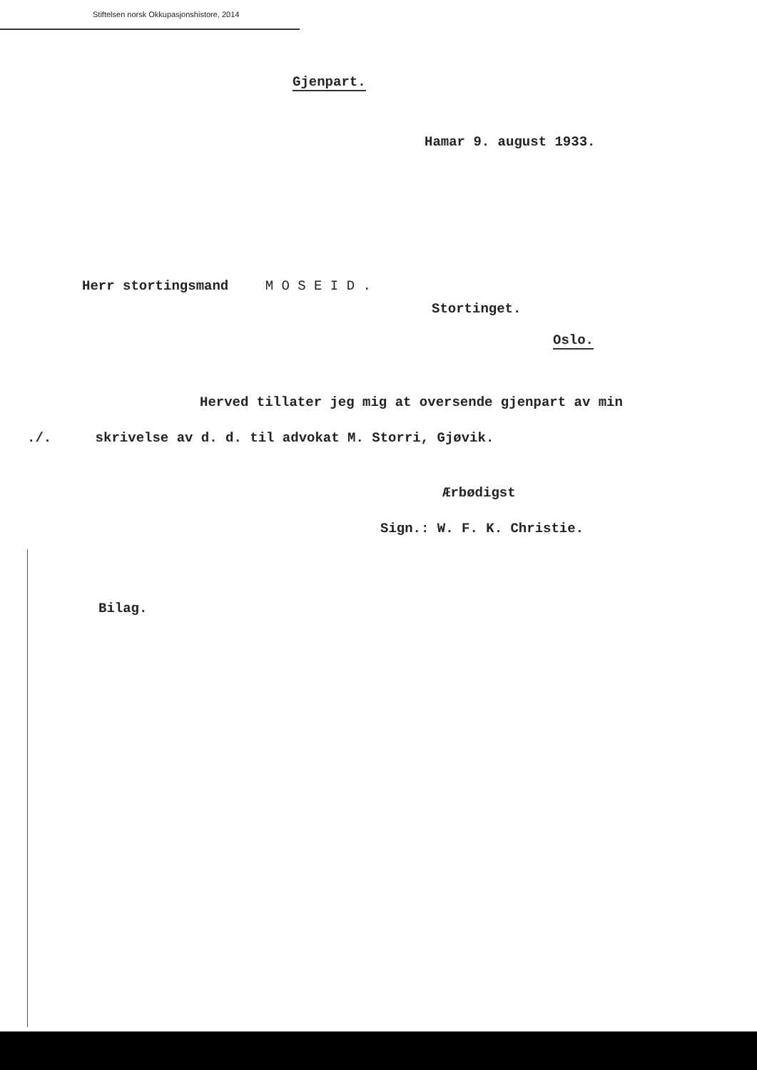Stiftelsen norsk Okkupasjonshistore, 2014
Gjenpart.
Hamar 9. august 1933.
Herr stortingsmand M O S E I D .
Stortinget.
Oslo.
Herved tillater jeg mig at oversende gjenpart av min
./. skrivelse av d. d. til advokat M. Storri, Gjøvik.
Ærbødigst
Sign.: W. F. K. Christie.
Bilag.